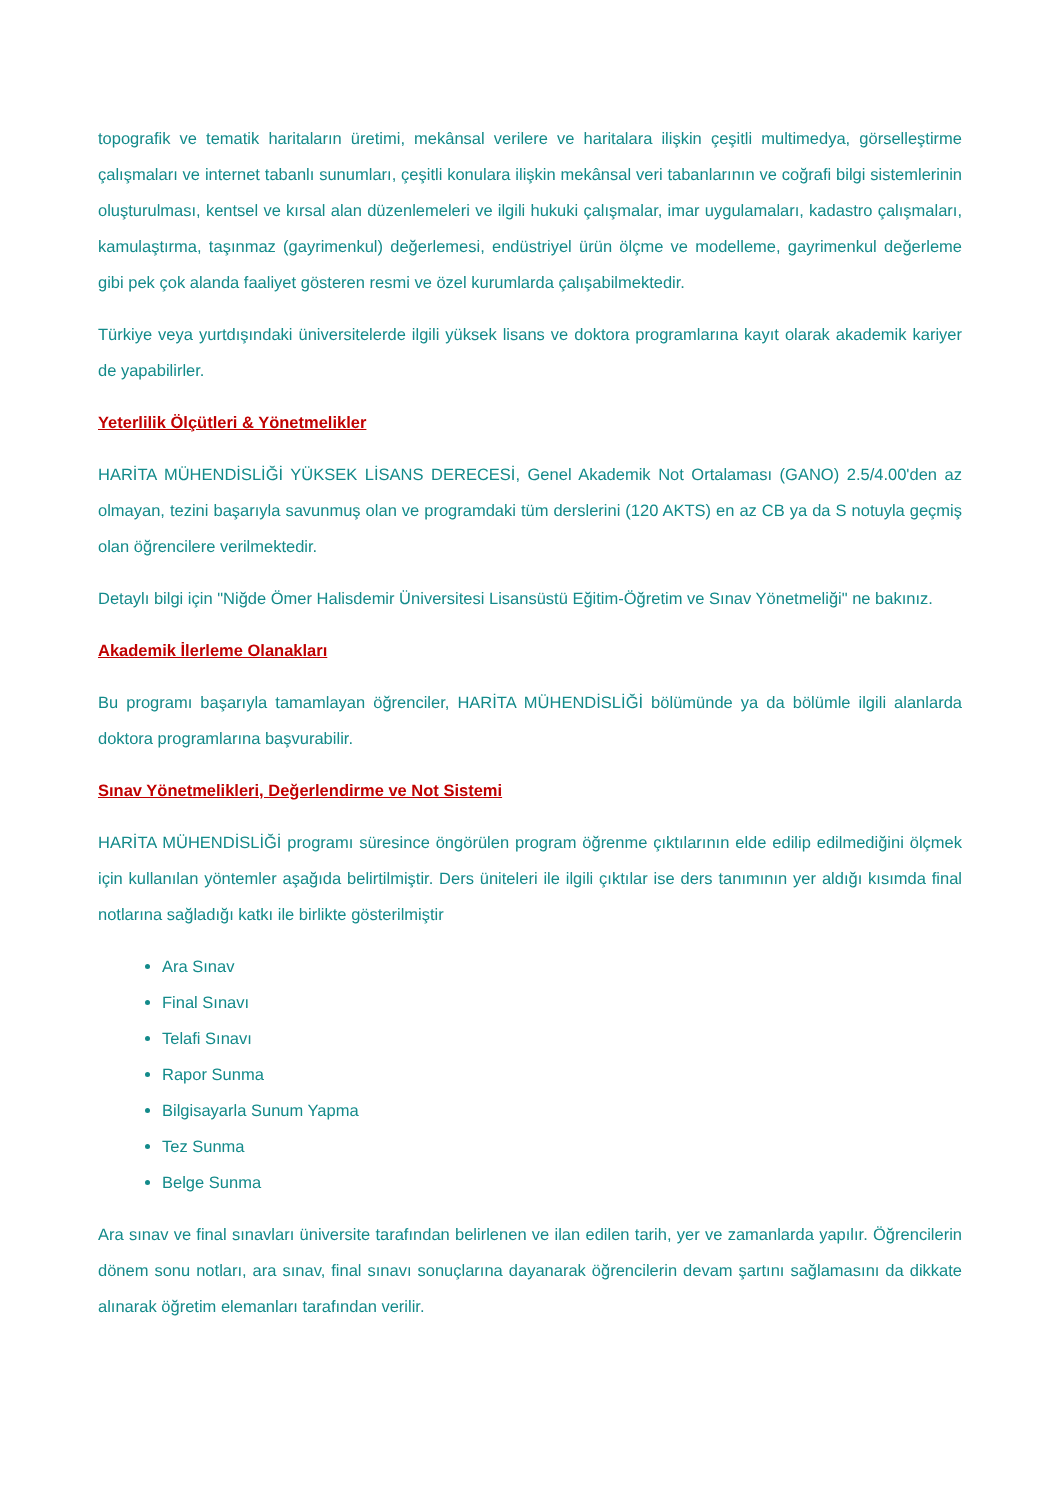topografik ve tematik haritaların üretimi, mekânsal verilere ve haritalara ilişkin çeşitli multimedya, görselleştirme çalışmaları ve internet tabanlı sunumları, çeşitli konulara ilişkin mekânsal veri tabanlarının ve coğrafi bilgi sistemlerinin oluşturulması, kentsel ve kırsal alan düzenlemeleri ve ilgili hukuki çalışmalar, imar uygulamaları, kadastro çalışmaları, kamulaştırma, taşınmaz (gayrimenkul) değerlemesi, endüstriyel ürün ölçme ve modelleme, gayrimenkul değerleme gibi pek çok alanda faaliyet gösteren resmi ve özel kurumlarda çalışabilmektedir.
Türkiye veya yurtdışındaki üniversitelerde ilgili yüksek lisans ve doktora programlarına kayıt olarak akademik kariyer de yapabilirler.
Yeterlilik Ölçütleri & Yönetmelikler
HARİTA MÜHENDİSLİĞİ YÜKSEK LİSANS DERECESİ, Genel Akademik Not Ortalaması (GANO) 2.5/4.00'den az olmayan, tezini başarıyla savunmuş olan ve programdaki tüm derslerini (120 AKTS) en az CB ya da S notuyla geçmiş olan öğrencilere verilmektedir.
Detaylı bilgi için "Niğde Ömer Halisdemir Üniversitesi Lisansüstü Eğitim-Öğretim ve Sınav Yönetmeliği" ne bakınız.
Akademik İlerleme Olanakları
Bu programı başarıyla tamamlayan öğrenciler, HARİTA MÜHENDİSLİĞİ bölümünde ya da bölümle ilgili alanlarda doktora programlarına başvurabilir.
Sınav Yönetmelikleri, Değerlendirme ve Not Sistemi
HARİTA MÜHENDİSLİĞİ programı süresince öngörülen program öğrenme çıktılarının elde edilip edilmediğini ölçmek için kullanılan yöntemler aşağıda belirtilmiştir. Ders üniteleri ile ilgili çıktılar ise ders tanımının yer aldığı kısımda final notlarına sağladığı katkı ile birlikte gösterilmiştir
Ara Sınav
Final Sınavı
Telafi Sınavı
Rapor Sunma
Bilgisayarla Sunum Yapma
Tez Sunma
Belge Sunma
Ara sınav ve final sınavları üniversite tarafından belirlenen ve ilan edilen tarih, yer ve zamanlarda yapılır. Öğrencilerin dönem sonu notları, ara sınav, final sınavı sonuçlarına dayanarak öğrencilerin devam şartını sağlamasını da dikkate alınarak öğretim elemanları tarafından verilir.